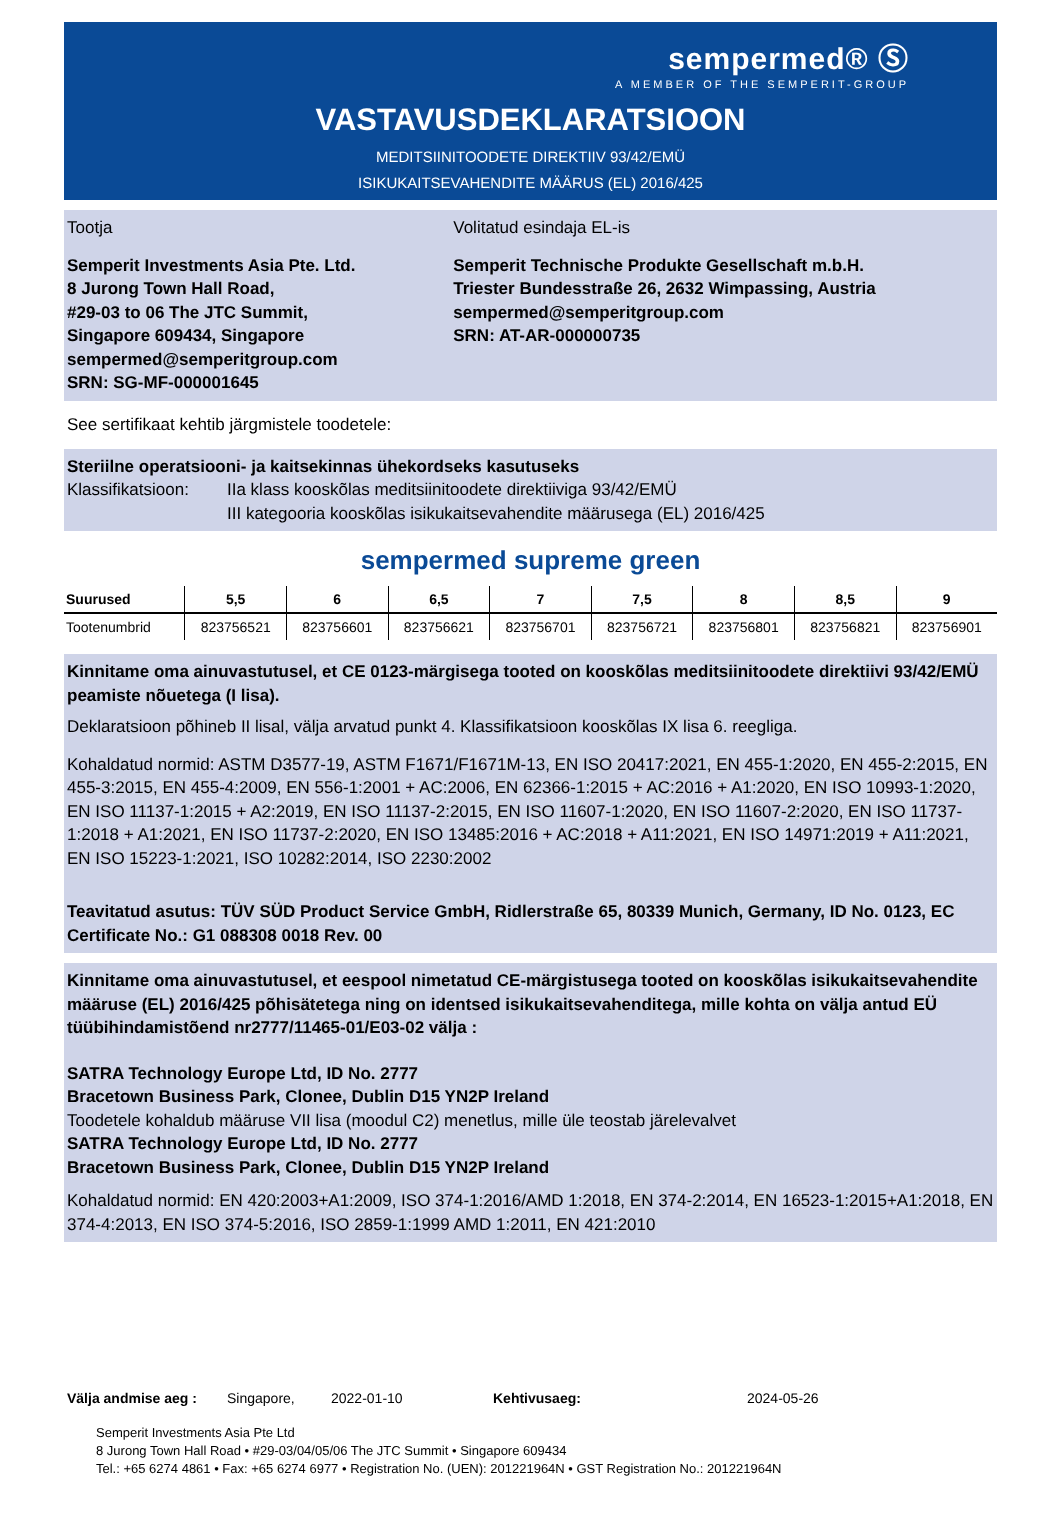sempermed® Ⓢ
A MEMBER OF THE SEMPERIT-GROUP
VASTAVUSDEKLARATSIOON
MEDITSIINITOODETE DIREKTIIV 93/42/EMÜ
ISIKUKAITSEVAHENDITE MÄÄRUS (EL) 2016/425
Tootja
Semperit Investments Asia Pte. Ltd.
8 Jurong Town Hall Road,
#29-03 to 06 The JTC Summit,
Singapore 609434, Singapore
sempermed@semperitgroup.com
SRN: SG-MF-000001645
Volitatud esindaja EL-is
Semperit Technische Produkte Gesellschaft m.b.H.
Triester Bundesstraße 26, 2632 Wimpassing, Austria
sempermed@semperitgroup.com
SRN: AT-AR-000000735
See sertifikaat kehtib järgmistele toodetele:
Steriilne operatsiooni- ja kaitsekinnas ühekordseks kasutuseks
Klassifikatsioon: IIa klass kooskõlas meditsiinitoodete direktiiviga 93/42/EMÜ
III kategooria kooskõlas isikukaitsevahendite määrusega (EL) 2016/425
sempermed supreme green
| Suurused | 5,5 | 6 | 6,5 | 7 | 7,5 | 8 | 8,5 | 9 |
| --- | --- | --- | --- | --- | --- | --- | --- | --- |
| Tootenumbrid | 823756521 | 823756601 | 823756621 | 823756701 | 823756721 | 823756801 | 823756821 | 823756901 |
Kinnitame oma ainuvastutusel, et CE 0123-märgisega tooted on kooskõlas meditsiinitoodete direktiivi 93/42/EMÜ peamiste nõuetega (I lisa).
Deklaratsioon põhineb II lisal, välja arvatud punkt 4. Klassifikatsioon kooskõlas IX lisa 6. reegliga.
Kohaldatud normid: ASTM D3577-19, ASTM F1671/F1671M-13, EN ISO 20417:2021, EN 455-1:2020, EN 455-2:2015, EN 455-3:2015, EN 455-4:2009, EN 556-1:2001 + AC:2006, EN 62366-1:2015 + AC:2016 + A1:2020, EN ISO 10993-1:2020, EN ISO 11137-1:2015 + A2:2019, EN ISO 11137-2:2015, EN ISO 11607-1:2020, EN ISO 11607-2:2020, EN ISO 11737-1:2018 + A1:2021, EN ISO 11737-2:2020, EN ISO 13485:2016 + AC:2018 + A11:2021, EN ISO 14971:2019 + A11:2021, EN ISO 15223-1:2021, ISO 10282:2014, ISO 2230:2002
Teavitatud asutus: TÜV SÜD Product Service GmbH, Ridlerstraße 65, 80339 Munich, Germany, ID No. 0123, EC Certificate No.: G1 088308 0018 Rev. 00
Kinnitame oma ainuvastutusel, et eespool nimetatud CE-märgistusega tooted on kooskõlas isikukaitsevahendite määruse (EL) 2016/425 põhisätetega ning on identsed isikukaitsevahenditega, mille kohta on välja antud EÜ tüübihindamistõend nr2777/11465-01/E03-02 välja :
SATRA Technology Europe Ltd, ID No. 2777
Bracetown Business Park, Clonee, Dublin D15 YN2P Ireland
Toodetele kohaldub määruse VII lisa (moodul C2) menetlus, mille üle teostab järelevalvet
SATRA Technology Europe Ltd, ID No. 2777
Bracetown Business Park, Clonee, Dublin D15 YN2P Ireland
Kohaldatud normid: EN 420:2003+A1:2009, ISO 374-1:2016/AMD 1:2018, EN 374-2:2014, EN 16523-1:2015+A1:2018, EN 374-4:2013, EN ISO 374-5:2016, ISO 2859-1:1999 AMD 1:2011, EN 421:2010
Välja andmise aeg : Singapore, 2022-01-10 Kehtivusaeg: 2024-05-26
Semperit Investments Asia Pte Ltd
8 Jurong Town Hall Road • #29-03/04/05/06 The JTC Summit • Singapore 609434
Tel.: +65 6274 4861 • Fax: +65 6274 6977 • Registration No. (UEN): 201221964N • GST Registration No.: 201221964N